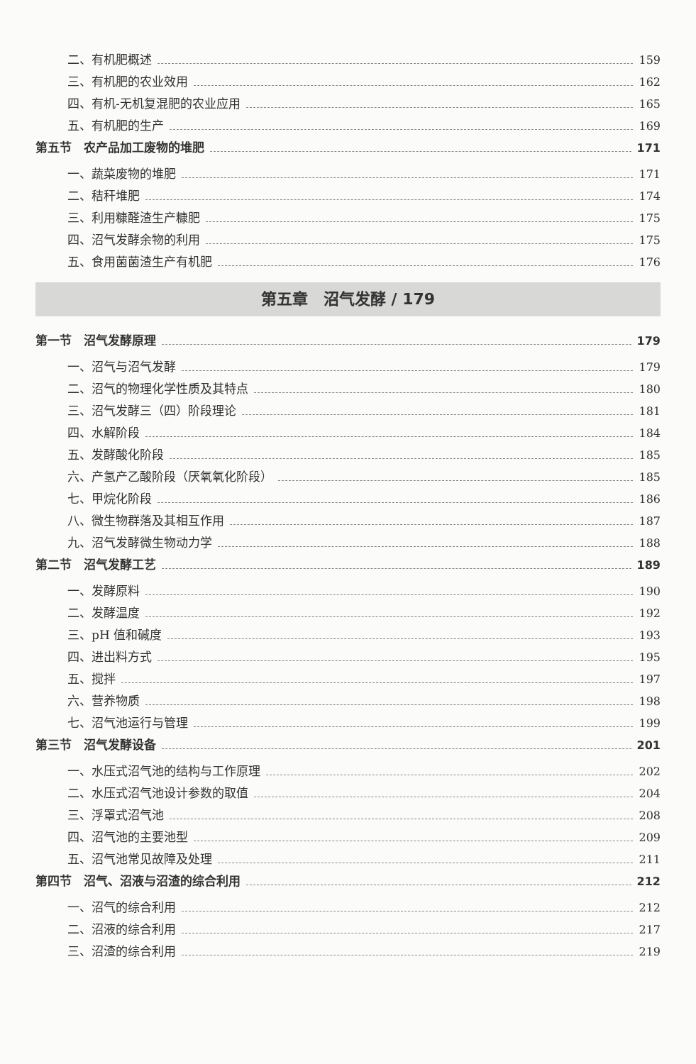二、有机肥概述 159
三、有机肥的农业效用 162
四、有机-无机复混肥的农业应用 165
五、有机肥的生产 169
第五节　农产品加工废物的堆肥 171
一、蔬菜废物的堆肥 171
二、秸秆堆肥 174
三、利用糠醛渣生产糠肥 175
四、沼气发酵余物的利用 175
五、食用菌菌渣生产有机肥 176
第五章　沼气发酵 / 179
第一节　沼气发酵原理 179
一、沼气与沼气发酵 179
二、沼气的物理化学性质及其特点 180
三、沼气发酵三（四）阶段理论 181
四、水解阶段 184
五、发酵酸化阶段 185
六、产氢产乙酸阶段（厌氧氧化阶段） 185
七、甲烷化阶段 186
八、微生物群落及其相互作用 187
九、沼气发酵微生物动力学 188
第二节　沼气发酵工艺 189
一、发酵原料 190
二、发酵温度 192
三、pH 值和碱度 193
四、进出料方式 195
五、搅拌 197
六、营养物质 198
七、沼气池运行与管理 199
第三节　沼气发酵设备 201
一、水压式沼气池的结构与工作原理 202
二、水压式沼气池设计参数的取值 204
三、浮罩式沼气池 208
四、沼气池的主要池型 209
五、沼气池常见故障及处理 211
第四节　沼气、沼液与沼渣的综合利用 212
一、沼气的综合利用 212
二、沼液的综合利用 217
三、沼渣的综合利用 219